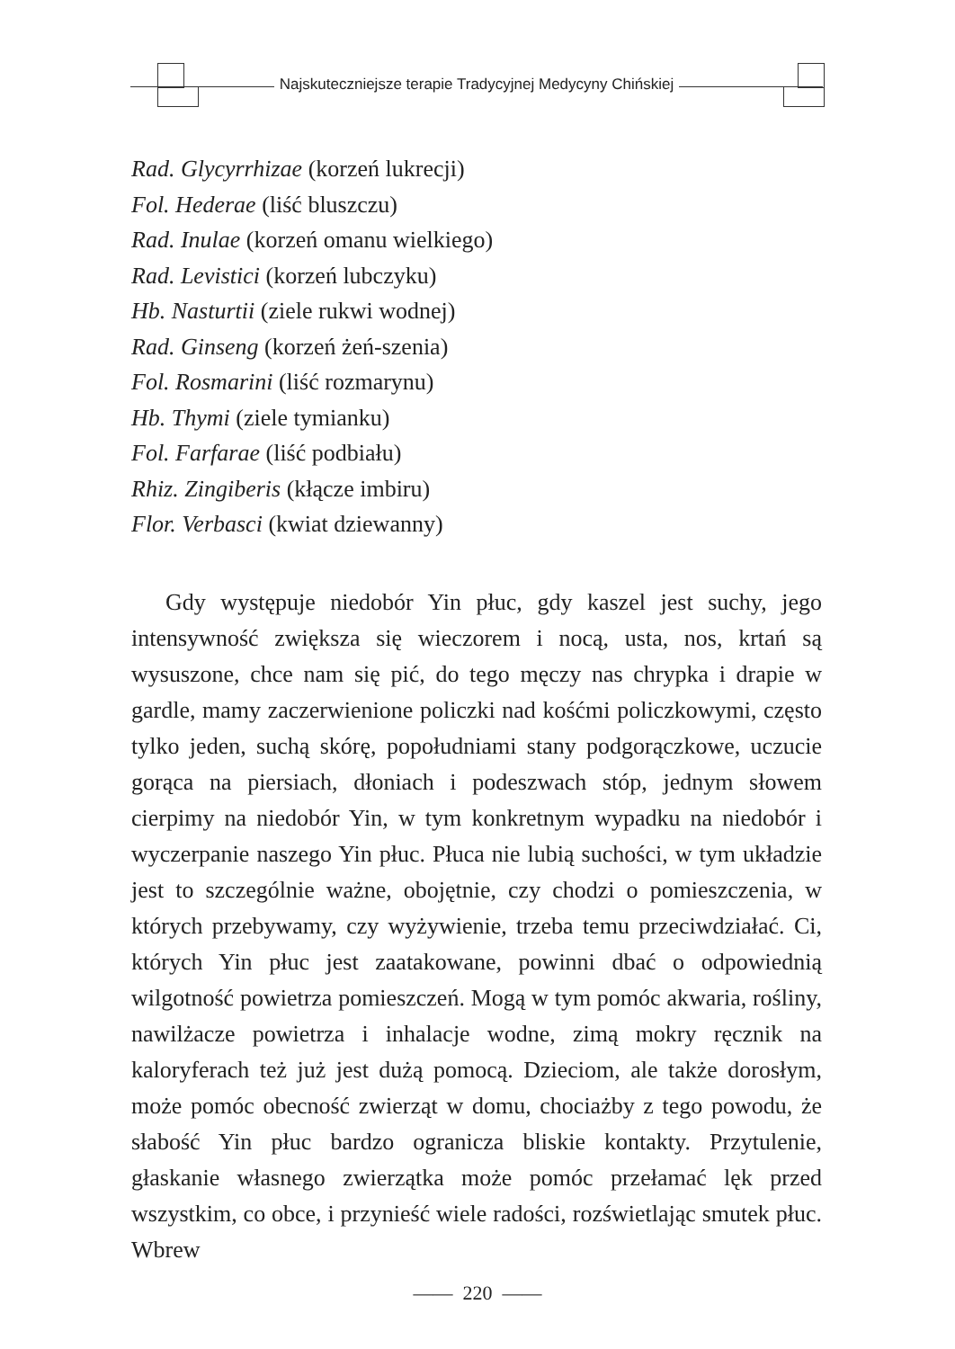Najskuteczniejsze terapie Tradycyjnej Medycyny Chińskiej
Rad. Glycyrrhizae (korzeń lukrecji)
Fol. Hederae (liść bluszczu)
Rad. Inulae (korzeń omanu wielkiego)
Rad. Levistici (korzeń lubczyku)
Hb. Nasturtii (ziele rukwi wodnej)
Rad. Ginseng (korzeń żeń-szenia)
Fol. Rosmarini (liść rozmarynu)
Hb. Thymi (ziele tymianku)
Fol. Farfarae (liść podbiału)
Rhiz. Zingiberis (kłącze imbiru)
Flor. Verbasci (kwiat dziewanny)
Gdy występuje niedobór Yin płuc, gdy kaszel jest suchy, jego intensywność zwiększa się wieczorem i nocą, usta, nos, krtań są wysuszone, chce nam się pić, do tego męczy nas chrypka i drapie w gardle, mamy zaczerwienione policzki nad kośćmi policzkowymi, często tylko jeden, suchą skórę, popołudniami stany podgorączkowe, uczucie gorąca na piersiach, dłoniach i podeszwach stóp, jednym słowem cierpimy na niedobór Yin, w tym konkretnym wypadku na niedobór i wyczerpanie naszego Yin płuc. Płuca nie lubią suchości, w tym układzie jest to szczególnie ważne, obojętnie, czy chodzi o pomieszczenia, w których przebywamy, czy wyżywienie, trzeba temu przeciwdziałać. Ci, których Yin płuc jest zaatakowane, powinni dbać o odpowiednią wilgotność powietrza pomieszczeń. Mogą w tym pomóc akwaria, rośliny, nawilżacze powietrza i inhalacje wodne, zimą mokry ręcznik na kaloryferach też już jest dużą pomocą. Dzieciom, ale także dorosłym, może pomóc obecność zwierząt w domu, chociażby z tego powodu, że słabość Yin płuc bardzo ogranicza bliskie kontakty. Przytulenie, głaskanie własnego zwierzątka może pomóc przełamać lęk przed wszystkim, co obce, i przynieść wiele radości, rozświetlając smutek płuc. Wbrew
—— 220 ——